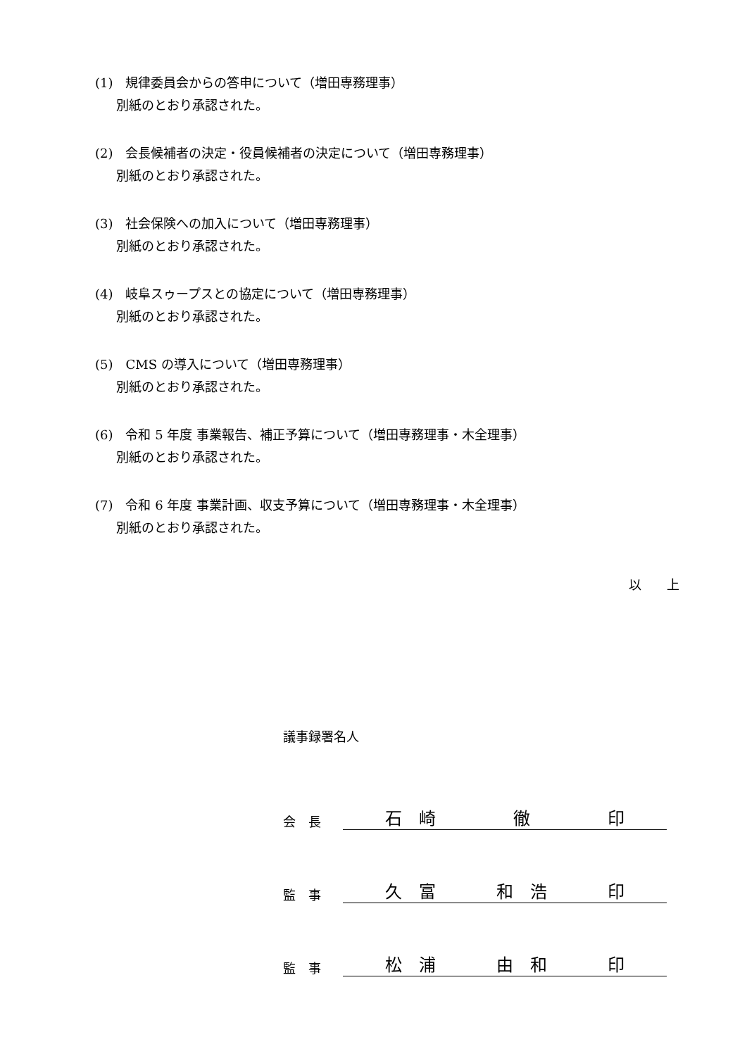(1)　規律委員会からの答申について（増田専務理事）
別紙のとおり承認された。
(2)　会長候補者の決定・役員候補者の決定について（増田専務理事）
別紙のとおり承認された。
(3)　社会保険への加入について（増田専務理事）
別紙のとおり承認された。
(4)　岐阜スゥープスとの協定について（増田専務理事）
別紙のとおり承認された。
(5)　CMS の導入について（増田専務理事）
別紙のとおり承認された。
(6)　令和 5 年度 事業報告、補正予算について（増田専務理事・木全理事）
別紙のとおり承認された。
(7)　令和 6 年度 事業計画、収支予算について（増田専務理事・木全理事）
別紙のとおり承認された。
以　　上
議事録署名人
会　長 石　崎 徹 印
監　事 久　富 和　浩 印
監　事 松　浦 由　和 印